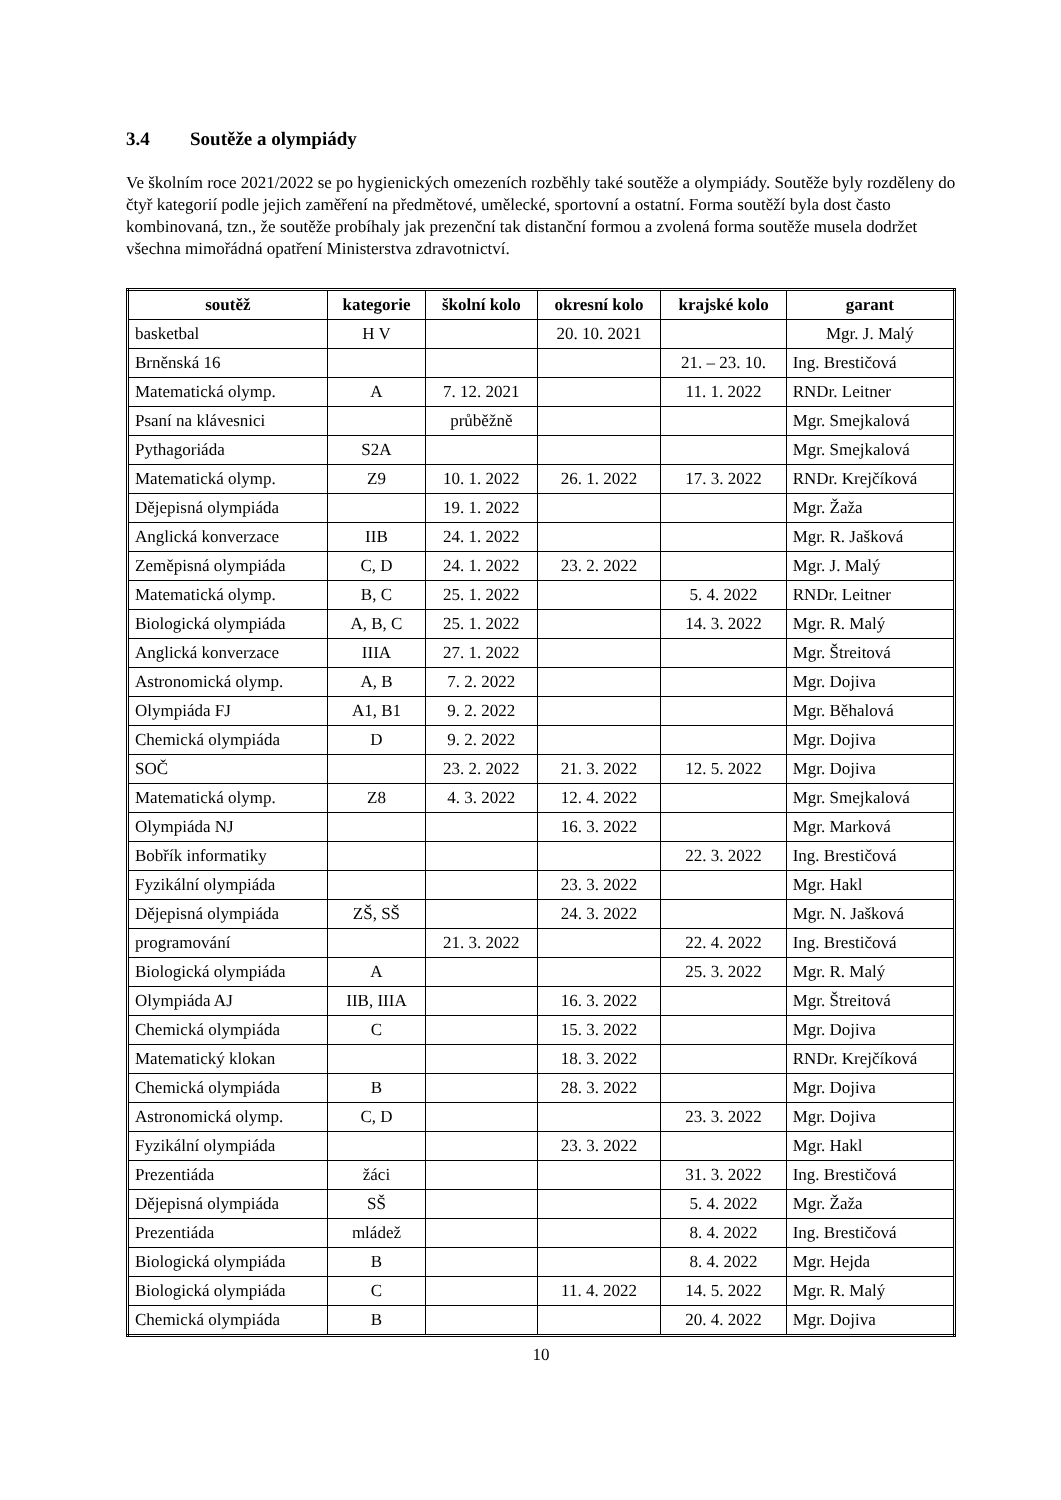3.4 Soutěže a olympiády
Ve školním roce 2021/2022 se po hygienických omezeních rozběhly také soutěže a olympiády. Soutěže byly rozděleny do čtyř kategorií podle jejich zaměření na předmětové, umělecké, sportovní a ostatní. Forma soutěží byla dost často kombinovaná, tzn., že soutěže probíhaly jak prezenční tak distanční formou a zvolená forma soutěže musela dodržet všechna mimořádná opatření Ministerstva zdravotnictví.
| soutěž | kategorie | školní kolo | okresní kolo | krajské kolo | garant |
| --- | --- | --- | --- | --- | --- |
| basketbal | H V | | 20. 10. 2021 | | Mgr. J. Malý |
| Brněnská 16 | | | | 21. – 23. 10. | Ing. Brestičová |
| Matematická olymp. | A | 7. 12. 2021 | | 11. 1. 2022 | RNDr. Leitner |
| Psaní na klávesnici | | průběžně | | | Mgr. Smejkalová |
| Pythagoriáda | S2A | | | | Mgr. Smejkalová |
| Matematická olymp. | Z9 | 10. 1. 2022 | 26. 1. 2022 | 17. 3. 2022 | RNDr. Krejčíková |
| Dějepisná olympiáda | | 19. 1. 2022 | | | Mgr. Žaža |
| Anglická konverzace | IIB | 24. 1. 2022 | | | Mgr. R. Jašková |
| Zeměpisná olympiáda | C, D | 24. 1. 2022 | 23. 2. 2022 | | Mgr. J. Malý |
| Matematická olymp. | B, C | 25. 1. 2022 | | 5. 4. 2022 | RNDr. Leitner |
| Biologická olympiáda | A, B, C | 25. 1. 2022 | | 14. 3. 2022 | Mgr. R. Malý |
| Anglická konverzace | IIIA | 27. 1. 2022 | | | Mgr. Štreitová |
| Astronomická olymp. | A, B | 7. 2. 2022 | | | Mgr. Dojiva |
| Olympiáda FJ | A1, B1 | 9. 2. 2022 | | | Mgr. Běhalová |
| Chemická olympiáda | D | 9. 2. 2022 | | | Mgr. Dojiva |
| SOČ | | 23. 2. 2022 | 21. 3. 2022 | 12. 5. 2022 | Mgr. Dojiva |
| Matematická olymp. | Z8 | 4. 3. 2022 | 12. 4. 2022 | | Mgr. Smejkalová |
| Olympiáda NJ | | | 16. 3. 2022 | | Mgr. Marková |
| Bobřík informatiky | | | | 22. 3. 2022 | Ing. Brestičová |
| Fyzikální olympiáda | | | 23. 3. 2022 | | Mgr. Hakl |
| Dějepisná olympiáda | ZŠ, SŠ | | 24. 3. 2022 | | Mgr. N. Jašková |
| programování | | 21. 3. 2022 | | 22. 4. 2022 | Ing. Brestičová |
| Biologická olympiáda | A | | | 25. 3. 2022 | Mgr. R. Malý |
| Olympiáda AJ | IIB, IIIA | | 16. 3. 2022 | | Mgr. Štreitová |
| Chemická olympiáda | C | | 15. 3. 2022 | | Mgr. Dojiva |
| Matematický klokan | | | 18. 3. 2022 | | RNDr. Krejčíková |
| Chemická olympiáda | B | | 28. 3. 2022 | | Mgr. Dojiva |
| Astronomická olymp. | C, D | | | 23. 3. 2022 | Mgr. Dojiva |
| Fyzikální olympiáda | | | 23. 3. 2022 | | Mgr. Hakl |
| Prezentiáda | žáci | | | 31. 3. 2022 | Ing. Brestičová |
| Dějepisná olympiáda | SŠ | | | 5. 4. 2022 | Mgr. Žaža |
| Prezentiáda | mládež | | | 8. 4. 2022 | Ing. Brestičová |
| Biologická olympiáda | B | | | 8. 4. 2022 | Mgr. Hejda |
| Biologická olympiáda | C | | 11. 4. 2022 | 14. 5. 2022 | Mgr. R. Malý |
| Chemická olympiáda | B | | | 20. 4. 2022 | Mgr. Dojiva |
10